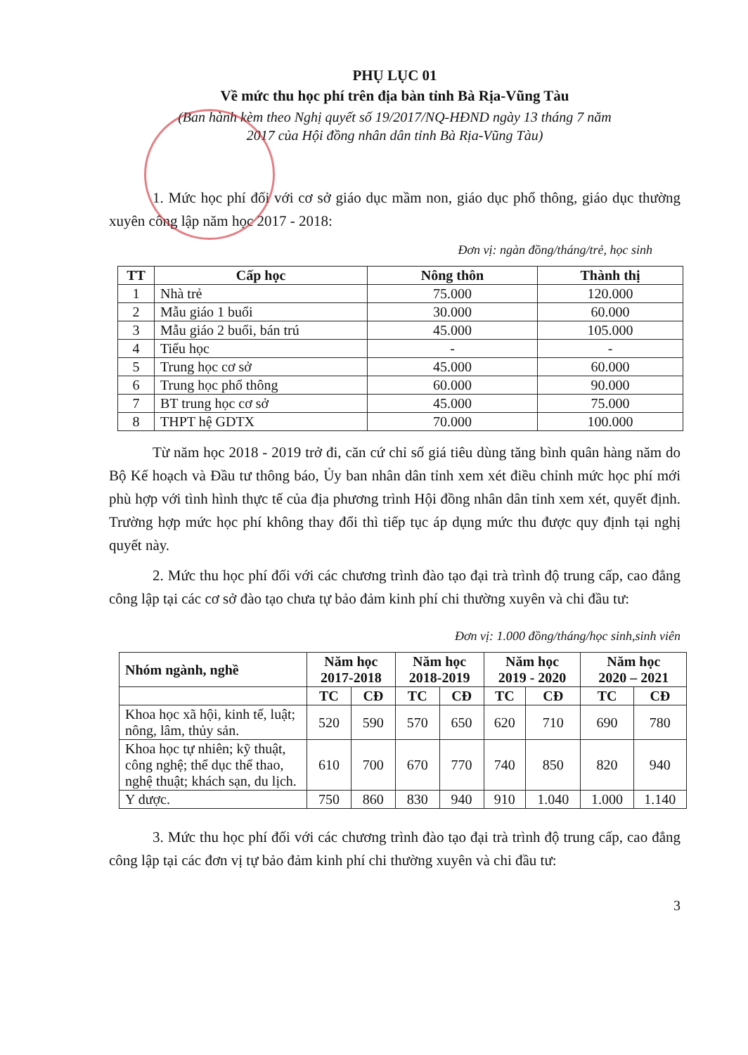PHỤ LỤC 01
Về mức thu học phí trên địa bàn tỉnh Bà Rịa-Vũng Tàu
(Ban hành kèm theo Nghị quyết số 19/2017/NQ-HĐND ngày 13 tháng 7 năm
2017 của Hội đồng nhân dân tỉnh Bà Rịa-Vũng Tàu)
1. Mức học phí đối với cơ sở giáo dục mầm non, giáo dục phổ thông, giáo dục thường xuyên công lập năm học 2017 - 2018:
Đơn vị: ngàn đồng/tháng/trẻ, học sinh
| TT | Cấp học | Nông thôn | Thành thị |
| --- | --- | --- | --- |
| 1 | Nhà trẻ | 75.000 | 120.000 |
| 2 | Mẫu giáo 1 buổi | 30.000 | 60.000 |
| 3 | Mẫu giáo 2 buổi, bán trú | 45.000 | 105.000 |
| 4 | Tiểu học | - | - |
| 5 | Trung học cơ sở | 45.000 | 60.000 |
| 6 | Trung học phổ thông | 60.000 | 90.000 |
| 7 | BT trung học cơ sở | 45.000 | 75.000 |
| 8 | THPT hệ GDTX | 70.000 | 100.000 |
Từ năm học 2018 - 2019 trở đi, căn cứ chỉ số giá tiêu dùng tăng bình quân hàng năm do Bộ Kế hoạch và Đầu tư thông báo, Ủy ban nhân dân tỉnh xem xét điều chỉnh mức học phí mới phù hợp với tình hình thực tế của địa phương trình Hội đồng nhân dân tỉnh xem xét, quyết định. Trường hợp mức học phí không thay đổi thì tiếp tục áp dụng mức thu được quy định tại nghị quyết này.
2. Mức thu học phí đối với các chương trình đào tạo đại trà trình độ trung cấp, cao đẳng công lập tại các cơ sở đào tạo chưa tự bảo đảm kinh phí chi thường xuyên và chi đầu tư:
Đơn vị: 1.000 đồng/tháng/học sinh,sinh viên
| Nhóm ngành, nghề | Năm học 2017-2018 | | Năm học 2018-2019 | | Năm học 2019 - 2020 | | Năm học 2020 – 2021 | |
| --- | --- | --- | --- | --- | --- | --- | --- | --- |
| | TC | CĐ | TC | CĐ | TC | CĐ | TC | CĐ |
| Khoa học xã hội, kinh tế, luật; nông, lâm, thủy sản. | 520 | 590 | 570 | 650 | 620 | 710 | 690 | 780 |
| Khoa học tự nhiên; kỹ thuật, công nghệ; thể dục thể thao, nghệ thuật; khách sạn, du lịch. | 610 | 700 | 670 | 770 | 740 | 850 | 820 | 940 |
| Y dược. | 750 | 860 | 830 | 940 | 910 | 1.040 | 1.000 | 1.140 |
3. Mức thu học phí đối với các chương trình đào tạo đại trà trình độ trung cấp, cao đẳng công lập tại các đơn vị tự bảo đảm kinh phí chi thường xuyên và chi đầu tư:
3